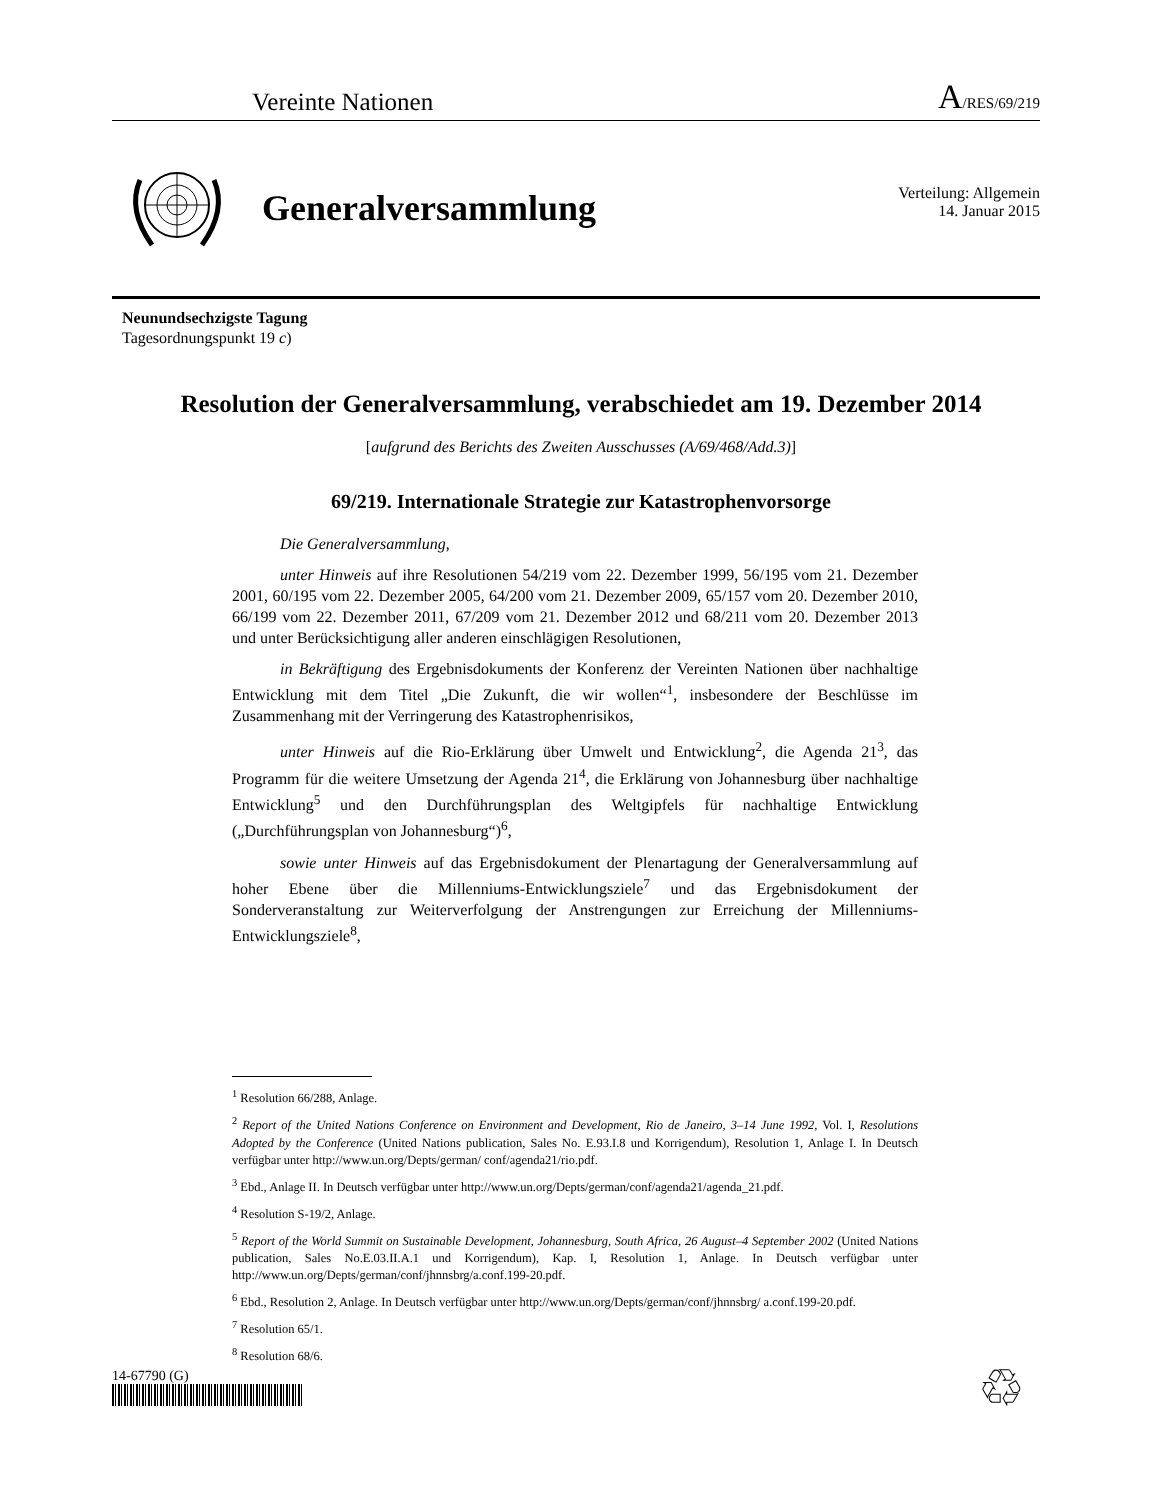Vereinte Nationen A/RES/69/219
Generalversammlung
Verteilung: Allgemein
14. Januar 2015
Neunundsechzigste Tagung
Tagesordnungspunkt 19 c)
Resolution der Generalversammlung, verabschiedet am 19. Dezember 2014
[aufgrund des Berichts des Zweiten Ausschusses (A/69/468/Add.3)]
69/219. Internationale Strategie zur Katastrophenvorsorge
Die Generalversammlung,
unter Hinweis auf ihre Resolutionen 54/219 vom 22. Dezember 1999, 56/195 vom 21. Dezember 2001, 60/195 vom 22. Dezember 2005, 64/200 vom 21. Dezember 2009, 65/157 vom 20. Dezember 2010, 66/199 vom 22. Dezember 2011, 67/209 vom 21. Dezember 2012 und 68/211 vom 20. Dezember 2013 und unter Berücksichtigung aller anderen einschlägigen Resolutionen,
in Bekräftigung des Ergebnisdokuments der Konferenz der Vereinten Nationen über nachhaltige Entwicklung mit dem Titel „Die Zukunft, die wir wollen“<sup>1</sup>, insbesondere der Beschlüsse im Zusammenhang mit der Verringerung des Katastrophenrisikos,
unter Hinweis auf die Rio-Erklärung über Umwelt und Entwicklung<sup>2</sup>, die Agenda 21<sup>3</sup>, das Programm für die weitere Umsetzung der Agenda 21<sup>4</sup>, die Erklärung von Johannesburg über nachhaltige Entwicklung<sup>5</sup> und den Durchführungsplan des Weltgipfels für nachhaltige Entwicklung („Durchführungsplan von Johannesburg“)<sup>6</sup>,
sowie unter Hinweis auf das Ergebnisdokument der Plenartagung der Generalversammlung auf hoher Ebene über die Millenniums-Entwicklungsziele<sup>7</sup> und das Ergebnisdokument der Sonderveranstaltung zur Weiterverfolgung der Anstrengungen zur Erreichung der Millenniums-Entwicklungsziele<sup>8</sup>,
<sup>1</sup> Resolution 66/288, Anlage.
<sup>2</sup> Report of the United Nations Conference on Environment and Development, Rio de Janeiro, 3–14 June 1992, Vol. I, Resolutions Adopted by the Conference (United Nations publication, Sales No. E.93.I.8 und Korrigendum), Resolution 1, Anlage I. In Deutsch verfügbar unter http://www.un.org/Depts/german/ conf/agenda21/rio.pdf.
<sup>3</sup> Ebd., Anlage II. In Deutsch verfügbar unter http://www.un.org/Depts/german/conf/agenda21/agenda_21.pdf.
<sup>4</sup> Resolution S-19/2, Anlage.
<sup>5</sup> Report of the World Summit on Sustainable Development, Johannesburg, South Africa, 26 August–4 September 2002 (United Nations publication, Sales No.E.03.II.A.1 und Korrigendum), Kap. I, Resolution 1, Anlage. In Deutsch verfügbar unter http://www.un.org/Depts/german/conf/jhnnsbrg/a.conf.199-20.pdf.
<sup>6</sup> Ebd., Resolution 2, Anlage. In Deutsch verfügbar unter http://www.un.org/Depts/german/conf/jhnnsbrg/ a.conf.199-20.pdf.
<sup>7</sup> Resolution 65/1.
<sup>8</sup> Resolution 68/6.
14-67790 (G) ♲